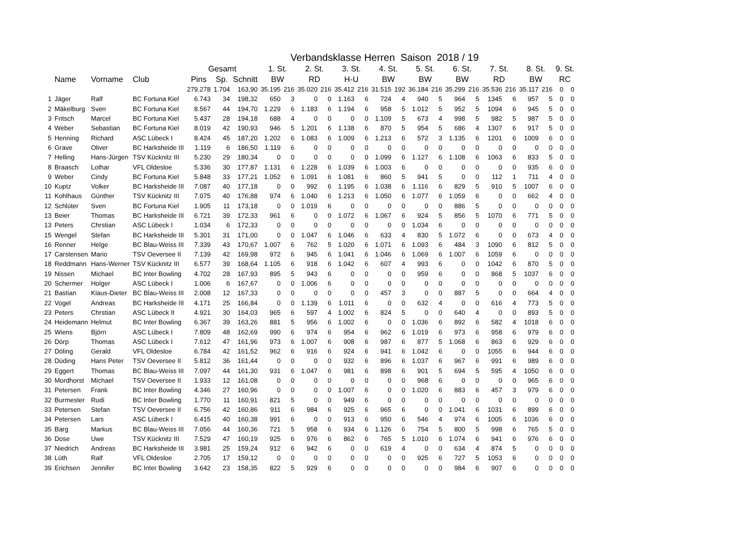Verbandsklasse Herren Saison 2018 / 19
| | | | | Gesamt | | | 1. St. | | 2. St. | | 3. St. | | 4. St. | | 5. St. | | 6. St. | | 7. St. | | 8. St. | | 9. St. | |
| --- | --- | --- | --- | --- | --- | --- | --- | --- | --- | --- | --- | --- | --- | --- | --- | --- | --- | --- | --- | --- | --- | --- | --- | --- |
| | Name | Vorname | Club | Pins | Sp. | Schnitt | BW | | RD | | H-U | | BW | | BW | | BW | | RD | | BW | | RC | |
| | | | | 279.278 | 1.704 | 163,90 | 35.195 | 216 | 35.020 | 216 | 35.412 | 216 | 31.515 | 192 | 36.184 | 216 | 35.299 | 216 | 35.536 | 216 | 35.117 | 216 | 0 | 0 |
| 1 | Jäger | Ralf | BC Fortuna Kiel | 6.743 | 34 | 198,32 | 650 | 3 | 0 | 0 | 1.163 | 6 | 724 | 4 | 940 | 5 | 964 | 5 | 1345 | 6 | 957 | 5 | 0 | 0 |
| 2 | Mäkelburg | Sven | BC Fortuna Kiel | 8.567 | 44 | 194,70 | 1.229 | 6 | 1.183 | 6 | 1.194 | 6 | 958 | 5 | 1.012 | 5 | 952 | 5 | 1094 | 6 | 945 | 5 | 0 | 0 |
| 3 | Fritsch | Marcel | BC Fortuna Kiel | 5.437 | 28 | 194,18 | 688 | 4 | 0 | 0 | 0 | 0 | 1.109 | 5 | 673 | 4 | 998 | 5 | 982 | 5 | 987 | 5 | 0 | 0 |
| 4 | Weber | Sebastian | BC Fortuna Kiel | 8.019 | 42 | 190,93 | 946 | 5 | 1.201 | 6 | 1.138 | 6 | 870 | 5 | 954 | 5 | 686 | 4 | 1307 | 6 | 917 | 5 | 0 | 0 |
| 5 | Henning | Richard | ASC Lübeck I | 8.424 | 45 | 187,20 | 1.202 | 6 | 1.083 | 6 | 1.009 | 6 | 1.213 | 6 | 572 | 3 | 1.135 | 6 | 1201 | 6 | 1009 | 6 | 0 | 0 |
| 6 | Grave | Oliver | BC Harksheide III | 1.119 | 6 | 186,50 | 1.119 | 6 | 0 | 0 | 0 | 0 | 0 | 0 | 0 | 0 | 0 | 0 | 0 | 0 | 0 | 0 | 0 | 0 |
| 7 | Helling | Hans-Jürgen | TSV Kücknitz III | 5.230 | 29 | 180,34 | 0 | 0 | 0 | 0 | 0 | 0 | 1.099 | 6 | 1.127 | 6 | 1.108 | 6 | 1063 | 6 | 833 | 5 | 0 | 0 |
| 8 | Braasch | Lothar | VFL Oldesloe | 5.336 | 30 | 177,87 | 1.131 | 6 | 1.228 | 6 | 1.039 | 6 | 1.003 | 6 | 0 | 0 | 0 | 0 | 0 | 0 | 935 | 6 | 0 | 0 |
| 9 | Weber | Cindy | BC Fortuna Kiel | 5.848 | 33 | 177,21 | 1.052 | 6 | 1.091 | 6 | 1.081 | 6 | 860 | 5 | 941 | 5 | 0 | 0 | 112 | 1 | 711 | 4 | 0 | 0 |
| 10 | Kuptz | Volker | BC Harksheide III | 7.087 | 40 | 177,18 | 0 | 0 | 992 | 6 | 1.195 | 6 | 1.038 | 6 | 1.116 | 6 | 829 | 5 | 910 | 5 | 1007 | 6 | 0 | 0 |
| 11 | Kohlhaus | Günther | TSV Kücknitz III | 7.075 | 40 | 176,88 | 974 | 6 | 1.040 | 6 | 1.213 | 6 | 1.050 | 6 | 1.077 | 6 | 1.059 | 6 | 0 | 0 | 662 | 4 | 0 | 0 |
| 12 | Schlüter | Sven | BC Fortuna Kiel | 1.905 | 11 | 173,18 | 0 | 0 | 1.019 | 6 | 0 | 0 | 0 | 0 | 0 | 0 | 886 | 5 | 0 | 0 | 0 | 0 | 0 | 0 |
| 13 | Beier | Thomas | BC Harksheide III | 6.721 | 39 | 172,33 | 961 | 6 | 0 | 0 | 1.072 | 6 | 1.067 | 6 | 924 | 5 | 856 | 5 | 1070 | 6 | 771 | 5 | 0 | 0 |
| 13 | Peters | Chrstian | ASC Lübeck I | 1.034 | 6 | 172,33 | 0 | 0 | 0 | 0 | 0 | 0 | 0 | 0 | 1.034 | 6 | 0 | 0 | 0 | 0 | 0 | 0 | 0 | 0 |
| 15 | Wengel | Stefan | BC Harksheide III | 5.301 | 31 | 171,00 | 0 | 0 | 1.047 | 6 | 1.046 | 6 | 633 | 4 | 830 | 5 | 1.072 | 6 | 0 | 0 | 673 | 4 | 0 | 0 |
| 16 | Renner | Helge | BC Blau-Weiss III | 7.339 | 43 | 170,67 | 1.007 | 6 | 762 | 5 | 1.020 | 6 | 1.071 | 6 | 1.093 | 6 | 484 | 3 | 1090 | 6 | 812 | 5 | 0 | 0 |
| 17 | Carstensen | Mario | TSV Oeversee II | 7.139 | 42 | 169,98 | 972 | 6 | 945 | 6 | 1.041 | 6 | 1.046 | 6 | 1.069 | 6 | 1.007 | 6 | 1059 | 6 | 0 | 0 | 0 | 0 |
| 18 | Reddmann | Hans-Werner | TSV Kücknitz III | 6.577 | 39 | 168,64 | 1.105 | 6 | 918 | 6 | 1.042 | 6 | 607 | 4 | 993 | 6 | 0 | 0 | 1042 | 6 | 870 | 5 | 0 | 0 |
| 19 | Nissen | Michael | BC Inter Bowling | 4.702 | 28 | 167,93 | 895 | 5 | 943 | 6 | 0 | 0 | 0 | 0 | 959 | 6 | 0 | 0 | 868 | 5 | 1037 | 6 | 0 | 0 |
| 20 | Schermer | Holger | ASC Lübeck I | 1.006 | 6 | 167,67 | 0 | 0 | 1.006 | 6 | 0 | 0 | 0 | 0 | 0 | 0 | 0 | 0 | 0 | 0 | 0 | 0 | 0 | 0 |
| 21 | Bastian | Klaus-Dieter | BC Blau-Weiss III | 2.008 | 12 | 167,33 | 0 | 0 | 0 | 0 | 0 | 0 | 457 | 3 | 0 | 0 | 887 | 5 | 0 | 0 | 664 | 4 | 0 | 0 |
| 22 | Vogel | Andreas | BC Harksheide III | 4.171 | 25 | 166,84 | 0 | 0 | 1.139 | 6 | 1.011 | 6 | 0 | 0 | 632 | 4 | 0 | 0 | 616 | 4 | 773 | 5 | 0 | 0 |
| 23 | Peters | Chrstian | ASC Lübeck II | 4.921 | 30 | 164,03 | 965 | 6 | 597 | 4 | 1.002 | 6 | 824 | 5 | 0 | 0 | 640 | 4 | 0 | 0 | 893 | 5 | 0 | 0 |
| 24 | Heidemann | Helmut | BC Inter Bowling | 6.367 | 39 | 163,26 | 881 | 5 | 956 | 6 | 1.002 | 6 | 0 | 0 | 1.036 | 6 | 892 | 6 | 582 | 4 | 1018 | 6 | 0 | 0 |
| 25 | Wiens | Björn | ASC Lübeck I | 7.809 | 48 | 162,69 | 990 | 6 | 974 | 6 | 954 | 6 | 962 | 6 | 1.019 | 6 | 973 | 6 | 958 | 6 | 979 | 6 | 0 | 0 |
| 26 | Dörp | Thomas | ASC Lübeck I | 7.612 | 47 | 161,96 | 973 | 6 | 1.007 | 6 | 908 | 6 | 987 | 6 | 877 | 5 | 1.068 | 6 | 863 | 6 | 929 | 6 | 0 | 0 |
| 27 | Döling | Gerald | VFL Oldesloe | 6.784 | 42 | 161,52 | 962 | 6 | 916 | 6 | 924 | 6 | 941 | 6 | 1.042 | 6 | 0 | 0 | 1055 | 6 | 944 | 6 | 0 | 0 |
| 28 | Düding | Hans Peter | TSV Oeversee II | 5.812 | 36 | 161,44 | 0 | 0 | 0 | 0 | 932 | 6 | 896 | 6 | 1.037 | 6 | 967 | 6 | 991 | 6 | 989 | 6 | 0 | 0 |
| 29 | Eggert | Thomas | BC Blau-Weiss III | 7.097 | 44 | 161,30 | 931 | 6 | 1.047 | 6 | 981 | 6 | 898 | 6 | 901 | 5 | 694 | 5 | 595 | 4 | 1050 | 6 | 0 | 0 |
| 30 | Mordhorst | Michael | TSV Oeversee II | 1.933 | 12 | 161,08 | 0 | 0 | 0 | 0 | 0 | 0 | 0 | 0 | 968 | 6 | 0 | 0 | 0 | 0 | 965 | 6 | 0 | 0 |
| 31 | Petersen | Frank | BC Inter Bowling | 4.346 | 27 | 160,96 | 0 | 0 | 0 | 0 | 1.007 | 6 | 0 | 0 | 1.020 | 6 | 883 | 6 | 457 | 3 | 979 | 6 | 0 | 0 |
| 32 | Burmester | Rudi | BC Inter Bowling | 1.770 | 11 | 160,91 | 821 | 5 | 0 | 0 | 949 | 6 | 0 | 0 | 0 | 0 | 0 | 0 | 0 | 0 | 0 | 0 | 0 | 0 |
| 33 | Petersen | Stefan | TSV Oeversee II | 6.756 | 42 | 160,86 | 911 | 6 | 984 | 6 | 925 | 6 | 965 | 6 | 0 | 0 | 1.041 | 6 | 1031 | 6 | 899 | 6 | 0 | 0 |
| 34 | Petersen | Lars | ASC Lübeck I | 6.415 | 40 | 160,38 | 991 | 6 | 0 | 0 | 913 | 6 | 950 | 6 | 546 | 4 | 974 | 6 | 1005 | 6 | 1036 | 6 | 0 | 0 |
| 35 | Barg | Markus | BC Blau-Weiss III | 7.056 | 44 | 160,36 | 721 | 5 | 958 | 6 | 934 | 6 | 1.126 | 6 | 754 | 5 | 800 | 5 | 998 | 6 | 765 | 5 | 0 | 0 |
| 36 | Dose | Uwe | TSV Kücknitz III | 7.529 | 47 | 160,19 | 925 | 6 | 976 | 6 | 862 | 6 | 765 | 5 | 1.010 | 6 | 1.074 | 6 | 941 | 6 | 976 | 6 | 0 | 0 |
| 37 | Niedrich | Andreas | BC Harksheide III | 3.981 | 25 | 159,24 | 912 | 6 | 942 | 6 | 0 | 0 | 619 | 4 | 0 | 0 | 634 | 4 | 874 | 5 | 0 | 0 | 0 | 0 |
| 38 | Lüth | Ralf | VFL Oldesloe | 2.705 | 17 | 159,12 | 0 | 0 | 0 | 0 | 0 | 0 | 0 | 0 | 925 | 6 | 727 | 5 | 1053 | 6 | 0 | 0 | 0 | 0 |
| 39 | Erichsen | Jennifer | BC Inter Bowling | 3.642 | 23 | 158,35 | 822 | 5 | 929 | 6 | 0 | 0 | 0 | 0 | 0 | 0 | 984 | 6 | 907 | 6 | 0 | 0 | 0 | 0 |